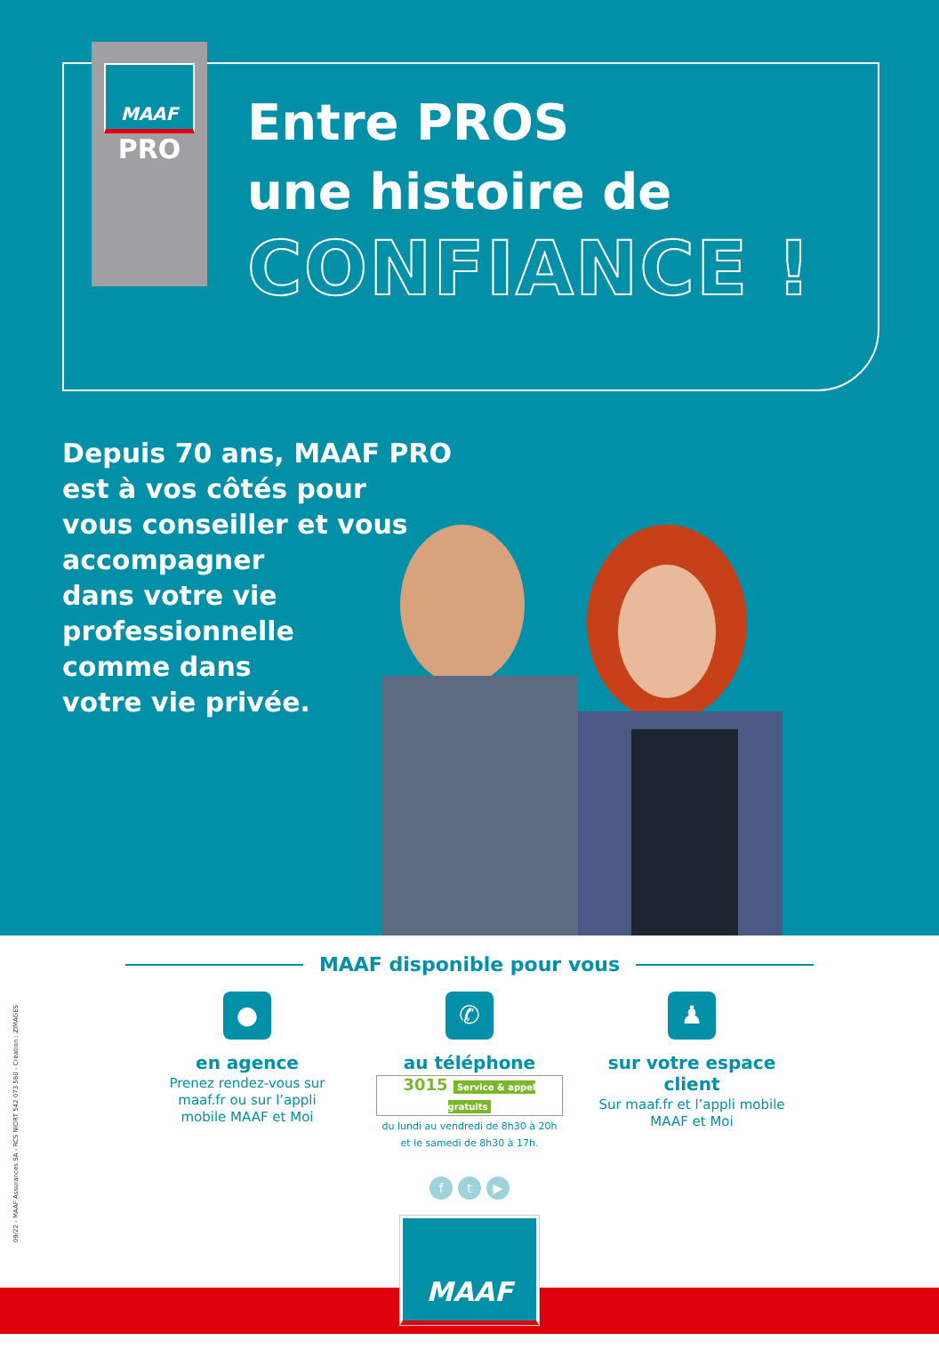MAAF
PRO
Entre PROS
une histoire de
CONFIANCE !
Depuis 70 ans, MAAF PRO
est à vos côtés pour
vous conseiller et vous
accompagner
dans votre vie
professionnelle
comme dans
votre vie privée.
MAAF disponible pour vous
●
en agence
Prenez rendez-vous sur maaf.fr ou sur l’appli mobile MAAF et Moi
✆
au téléphone
3015 Service & appel gratuits
du lundi au vendredi de 8h30 à 20h
et le samedi de 8h30 à 17h.
♟
sur votre espace client
Sur maaf.fr et l’appli mobile MAAF et Moi
f t ▶
MAAF
09/22 - MAAF Assurances SA - RCS NIORT 542 073 580 - Création : ZIMAGES